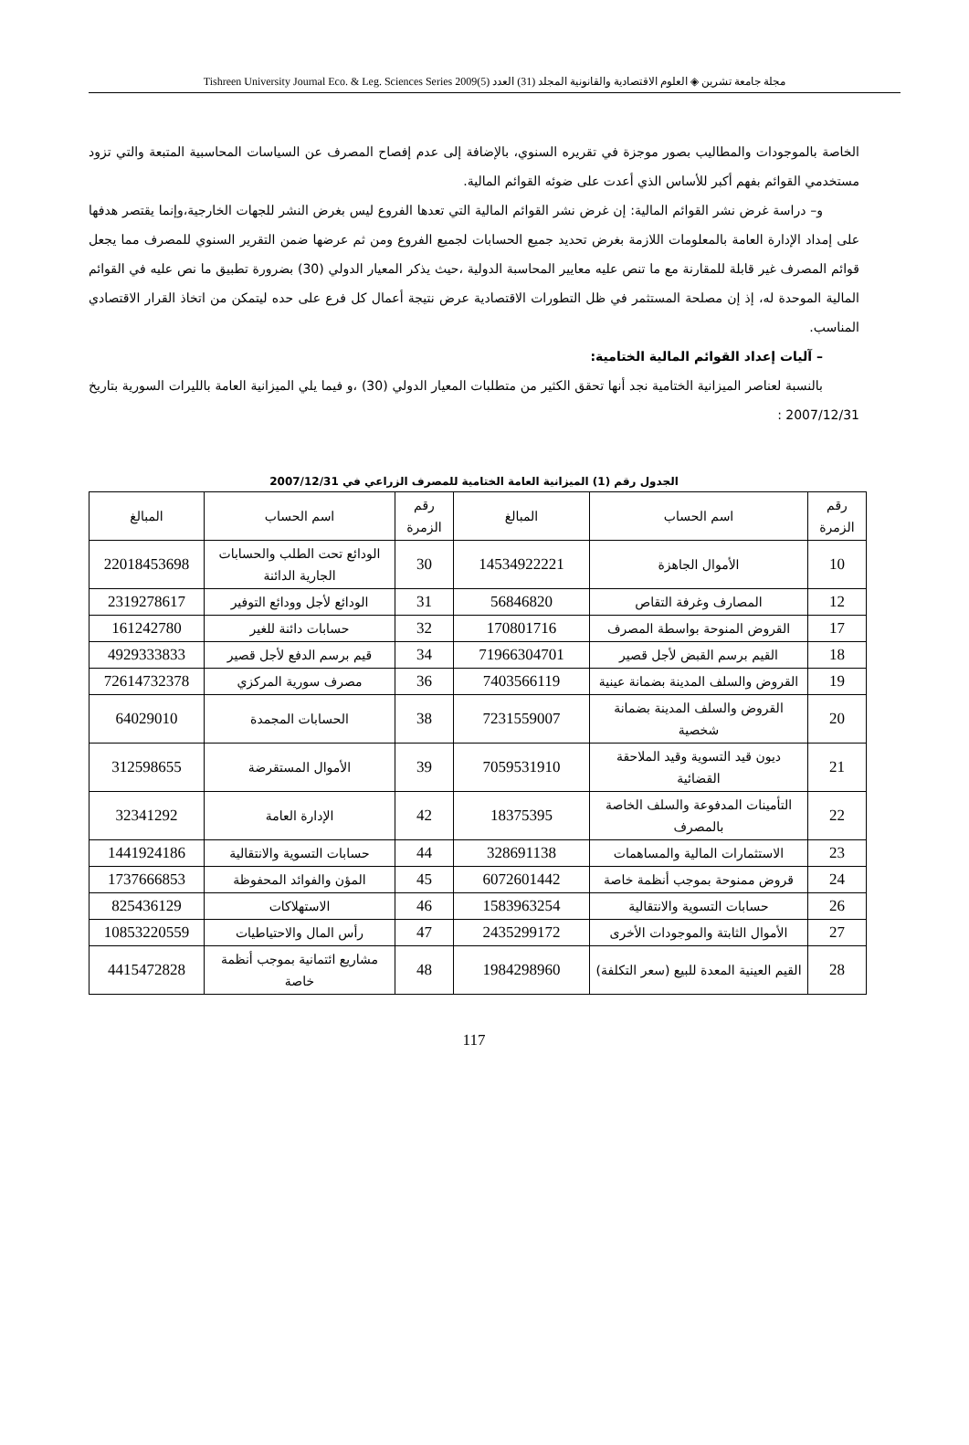مجلة جامعة تشرين ◈ العلوم الاقتصادية والقانونية المجلد (31) العدد (5)2009 Tishreen University Journal Eco. & Leg. Sciences Series
الخاصة بالموجودات والمطاليب بصور موجزة في تقريره السنوي، بالإضافة إلى عدم إفصاح المصرف عن السياسات المحاسبية المتبعة والتي تزود مستخدمي القوائم بفهم أكبر للأساس الذي أعدت على ضوئه القوائم المالية.
و– دراسة غرض نشر القوائم المالية: إن غرض نشر القوائم المالية التي تعدها الفروع ليس بغرض النشر للجهات الخارجية،وإنما يقتصر هدفها على إمداد الإدارة العامة بالمعلومات اللازمة بغرض تحديد جميع الحسابات لجميع الفروع ومن ثم عرضها ضمن التقرير السنوي للمصرف مما يجعل قوائم المصرف غير قابلة للمقارنة مع ما تنص عليه معايير المحاسبة الدولية ،حيث يذكر المعيار الدولي (30) بضرورة تطبيق ما نص عليه في القوائم المالية الموحدة له، إذ إن مصلحة المستثمر في ظل التطورات الاقتصادية عرض نتيجة أعمال كل فرع على حده ليتمكن من اتخاذ القرار الاقتصادي المناسب.
– آليات إعداد القوائم المالية الختامية:
بالنسبة لعناصر الميزانية الختامية نجد أنها تحقق الكثير من متطلبات المعيار الدولي (30) ،و فيما يلي الميزانية العامة بالليرات السورية بتاريخ 2007/12/31 :
الجدول رقم (1) الميزانية العامة الختامية للمصرف الزراعي في 2007/12/31
| رقم الزمرة | اسم الحساب | المبالغ | رقم الزمرة | اسم الحساب | المبالغ |
| --- | --- | --- | --- | --- | --- |
| 10 | الأموال الجاهزة | 14534922221 | 30 | الودائع تحت الطلب والحسابات الجارية الدائنة | 22018453698 |
| 12 | المصارف وغرفة التقاص | 56846820 | 31 | الودائع لأجل وودائع التوفير | 2319278617 |
| 17 | القروض المنوحة بواسطة المصرف | 170801716 | 32 | حسابات دائنة للغير | 161242780 |
| 18 | القيم برسم القبض لأجل قصير | 71966304701 | 34 | قيم برسم الدفع لأجل قصير | 4929333833 |
| 19 | القروض والسلف المدينة بضمانة عينية | 7403566119 | 36 | مصرف سورية المركزي | 72614732378 |
| 20 | القروض والسلف المدينة بضمانة شخصية | 7231559007 | 38 | الحسابات المجمدة | 64029010 |
| 21 | ديون قيد التسوية وقيد الملاحقة القضائية | 7059531910 | 39 | الأموال المستقرضة | 312598655 |
| 22 | التأمينات المدفوعة والسلف الخاصة بالمصرف | 18375395 | 42 | الإدارة العامة | 32341292 |
| 23 | الاستثمارات المالية والمساهمات | 328691138 | 44 | حسابات التسوية والانتقالية | 1441924186 |
| 24 | قروض ممنوحة بموجب أنظمة خاصة | 6072601442 | 45 | المؤن والفوائد المحفوظة | 1737666853 |
| 26 | حسابات التسوية والانتقالية | 1583963254 | 46 | الاستهلاكات | 825436129 |
| 27 | الأموال الثابتة والموجودات الأخرى | 2435299172 | 47 | رأس المال والاحتياطيات | 10853220559 |
| 28 | القيم العينية المعدة للبيع (سعر التكلفة) | 1984298960 | 48 | مشاريع ائتمانية بموجب أنظمة خاصة | 4415472828 |
117